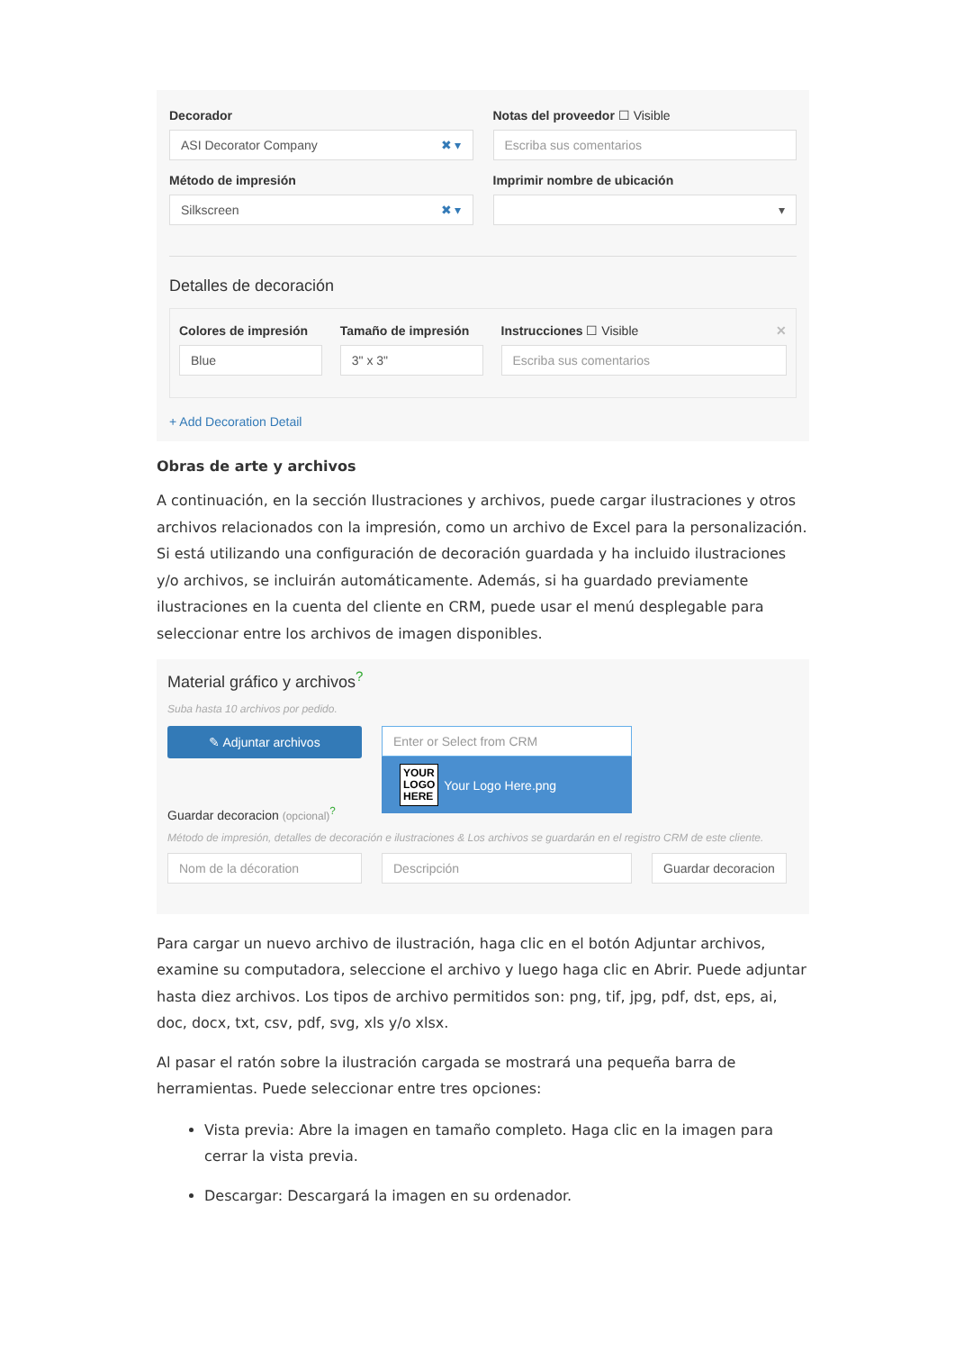Decorador
ASI Decorator Company ✖ ▾
Método de impresión
Silkscreen ✖ ▾
Notas del proveedor ☐ Visible
Escriba sus comentarios
Imprimir nombre de ubicación
▾
Detalles de decoración
Colores de impresión
Blue
Tamaño de impresión
3" x 3"
Instrucciones ☐ Visible ✕
Escriba sus comentarios
+ Add Decoration Detail
Obras de arte y archivos
A continuación, en la sección Ilustraciones y archivos, puede cargar ilustraciones y otros archivos relacionados con la impresión, como un archivo de Excel para la personalización. Si está utilizando una configuración de decoración guardada y ha incluido ilustraciones y/o archivos, se incluirán automáticamente. Además, si ha guardado previamente ilustraciones en la cuenta del cliente en CRM, puede usar el menú desplegable para seleccionar entre los archivos de imagen disponibles.
Material gráfico y archivos<sup>?</sup>
Suba hasta 10 archivos por pedido.
✎ Adjuntar archivos
Enter or Select from CRM
YOUR
LOGO
HERE Your Logo Here.png
Guardar decoracion (opcional)<sup>?</sup>
Método de impresión, detalles de decoración e ilustraciones & Los archivos se guardarán en el registro CRM de este cliente.
Nom de la décoration Descripción Guardar decoracion
Para cargar un nuevo archivo de ilustración, haga clic en el botón Adjuntar archivos, examine su computadora, seleccione el archivo y luego haga clic en Abrir. Puede adjuntar hasta diez archivos. Los tipos de archivo permitidos son: png, tif, jpg, pdf, dst, eps, ai, doc, docx, txt, csv, pdf, svg, xls y/o xlsx.
Al pasar el ratón sobre la ilustración cargada se mostrará una pequeña barra de herramientas. Puede seleccionar entre tres opciones:
Vista previa: Abre la imagen en tamaño completo. Haga clic en la imagen para cerrar la vista previa.
Descargar: Descargará la imagen en su ordenador.